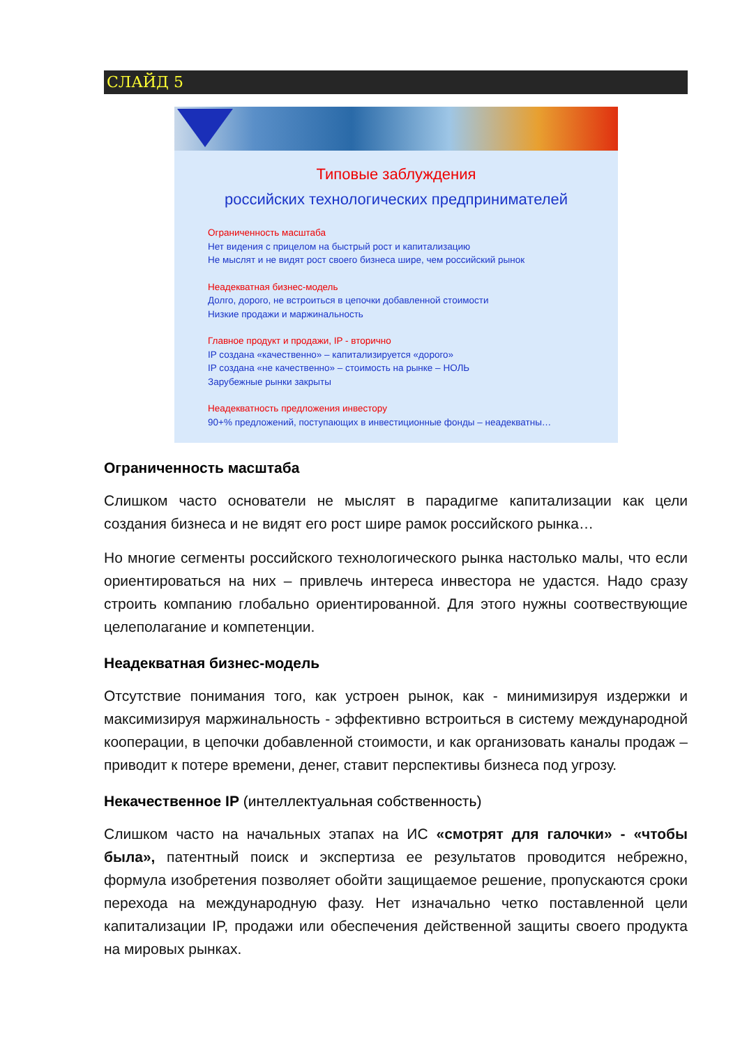СЛАЙД 5
Типовые заблуждения
российских технологических предпринимателей
Ограниченность масштаба
Нет видения с прицелом на быстрый рост и капитализацию
Не мыслят и не видят рост своего бизнеса шире, чем российский рынок
Неадекватная бизнес-модель
Долго, дорого, не встроиться в цепочки добавленной стоимости
Низкие продажи и маржинальность
Главное продукт и продажи, IP - вторично
IP создана «качественно» – капитализируется «дорого»
IP создана «не качественно» – стоимость на рынке – НОЛЬ
Зарубежные рынки закрыты
Неадекватность предложения инвестору
90+% предложений, поступающих в инвестиционные фонды – неадекватны…
Ограниченность масштаба
Слишком часто основатели не мыслят в парадигме капитализации как цели создания бизнеса и не видят его рост шире рамок российского рынка…
Но многие сегменты российского технологического рынка настолько малы, что если ориентироваться на них – привлечь интереса инвестора не удастся. Надо сразу строить компанию глобально ориентированной. Для этого нужны соотвествующие целеполагание и компетенции.
Неадекватная бизнес-модель
Отсутствие понимания того, как устроен рынок, как - минимизируя издержки и максимизируя маржинальность - эффективно встроиться в систему международной кооперации, в цепочки добавленной стоимости, и как организовать каналы продаж – приводит к потере времени, денег, ставит перспективы бизнеса под угрозу.
Некачественное IP (интеллектуальная собственность)
Слишком часто на начальных этапах на ИС «смотрят для галочки» - «чтобы была», патентный поиск и экспертиза ее результатов проводится небрежно, формула изобретения позволяет обойти защищаемое решение, пропускаются сроки перехода на международную фазу. Нет изначально четко поставленной цели капитализации IP, продажи или обеспечения действенной защиты своего продукта на мировых рынках.